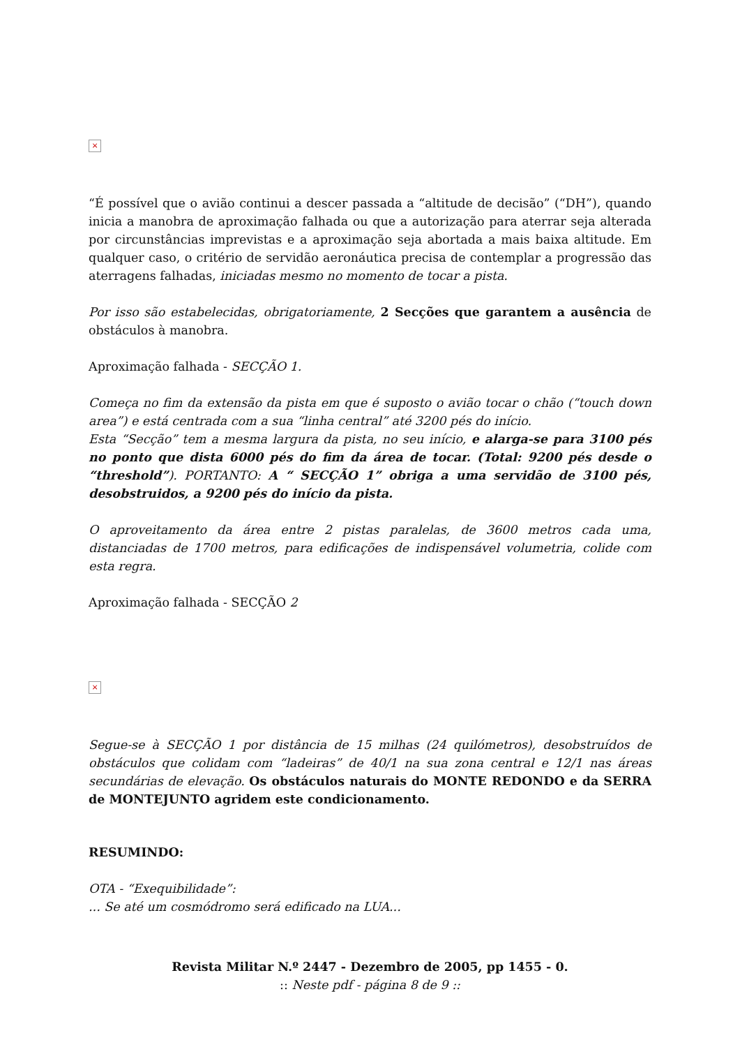×
“É possível que o avião continui a descer passada a “altitude de decisão” (“DH”), quando inicia a manobra de aproximação falhada ou que a autorização para aterrar seja alterada por circunstâncias imprevistas e a aproximação seja abortada a mais baixa altitude. Em qualquer caso, o critério de servidão aeronáutica precisa de contemplar a progressão das aterragens falhadas, iniciadas mesmo no momento de tocar a pista.
Por isso são estabelecidas, obrigatoriamente, 2 Secções que garantem a ausência de obstáculos à manobra.
Aproximação falhada - SECÇÃO 1.
Começa no fim da extensão da pista em que é suposto o avião tocar o chão (“touch down area”) e está centrada com a sua “linha central” até 3200 pés do início.
Esta “Secção” tem a mesma largura da pista, no seu início, e alarga-se para 3100 pés no ponto que dista 6000 pés do fim da área de tocar. (Total: 9200 pés desde o “threshold”). PORTANTO: A “ SECÇÃO 1” obriga a uma servidão de 3100 pés, desobstruidos, a 9200 pés do início da pista.
O aproveitamento da área entre 2 pistas paralelas, de 3600 metros cada uma, distanciadas de 1700 metros, para edificações de indispensável volumetria, colide com esta regra.
Aproximação falhada - SECÇÃO 2
×
Segue-se à SECÇÃO 1 por distância de 15 milhas (24 quilómetros), desobstruídos de obstáculos que colidam com “ladeiras” de 40/1 na sua zona central e 12/1 nas áreas secundárias de elevação. Os obstáculos naturais do MONTE REDONDO e da SERRA de MONTEJUNTO agridem este condicionamento.
RESUMINDO:
OTA - “Exequibilidade”:
... Se até um cosmódromo será edificado na LUA...
Revista Militar N.º 2447 - Dezembro de 2005, pp 1455 - 0.
:: Neste pdf - página 8 de 9 ::